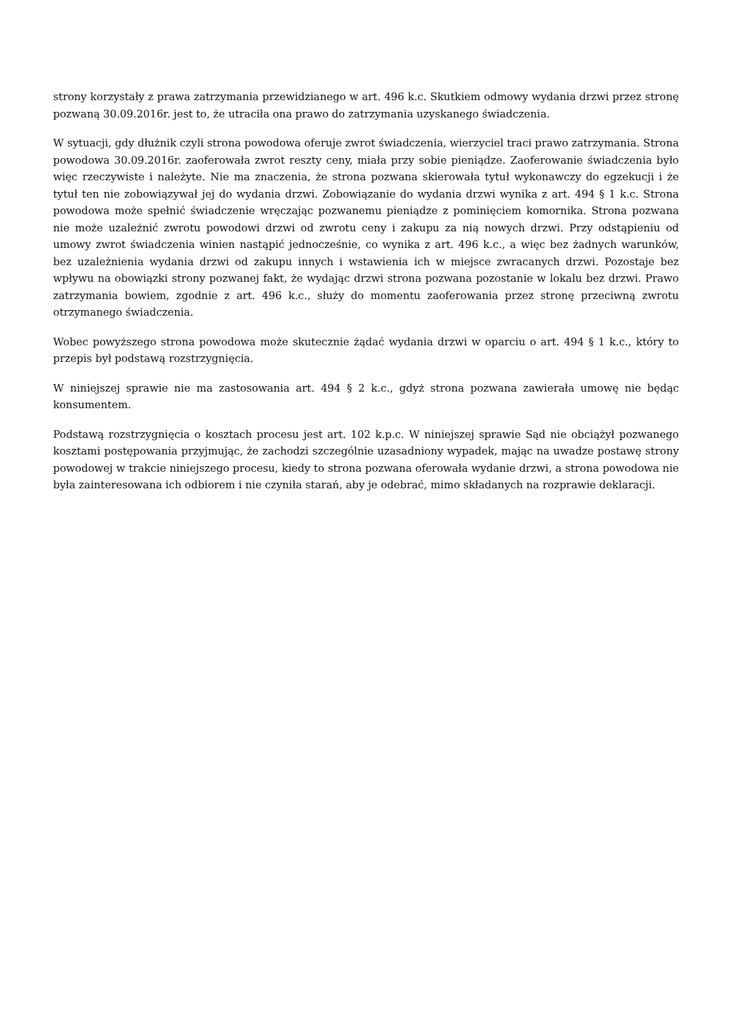strony korzystały z prawa zatrzymania przewidzianego w art. 496 k.c. Skutkiem odmowy wydania drzwi przez stronę pozwaną 30.09.2016r. jest to, że utraciła ona prawo do zatrzymania uzyskanego świadczenia.
W sytuacji, gdy dłużnik czyli strona powodowa oferuje zwrot świadczenia, wierzyciel traci prawo zatrzymania. Strona powodowa 30.09.2016r. zaoferowała zwrot reszty ceny, miała przy sobie pieniądze. Zaoferowanie świadczenia było więc rzeczywiste i należyte. Nie ma znaczenia, że strona pozwana skierowała tytuł wykonawczy do egzekucji i że tytuł ten nie zobowiązywał jej do wydania drzwi. Zobowiązanie do wydania drzwi wynika z art. 494 § 1 k.c. Strona powodowa może spełnić świadczenie wręczając pozwanemu pieniądze z pominięciem komornika. Strona pozwana nie może uzależnić zwrotu powodowi drzwi od zwrotu ceny i zakupu za nią nowych drzwi. Przy odstąpieniu od umowy zwrot świadczenia winien nastąpić jednocześnie, co wynika z art. 496 k.c., a więc bez żadnych warunków, bez uzależnienia wydania drzwi od zakupu innych i wstawienia ich w miejsce zwracanych drzwi. Pozostaje bez wpływu na obowiązki strony pozwanej fakt, że wydając drzwi strona pozwana pozostanie w lokalu bez drzwi. Prawo zatrzymania bowiem, zgodnie z art. 496 k.c., służy do momentu zaoferowania przez stronę przeciwną zwrotu otrzymanego świadczenia.
Wobec powyższego strona powodowa może skutecznie żądać wydania drzwi w oparciu o art. 494 § 1 k.c., który to przepis był podstawą rozstrzygnięcia.
W niniejszej sprawie nie ma zastosowania art. 494 § 2 k.c., gdyż strona pozwana zawierała umowę nie będąc konsumentem.
Podstawą rozstrzygnięcia o kosztach procesu jest art. 102 k.p.c. W niniejszej sprawie Sąd nie obciążył pozwanego kosztami postępowania przyjmując, że zachodzi szczególnie uzasadniony wypadek, mając na uwadze postawę strony powodowej w trakcie niniejszego procesu, kiedy to strona pozwana oferowała wydanie drzwi, a strona powodowa nie była zainteresowana ich odbiorem i nie czyniła starań, aby je odebrać, mimo składanych na rozprawie deklaracji.